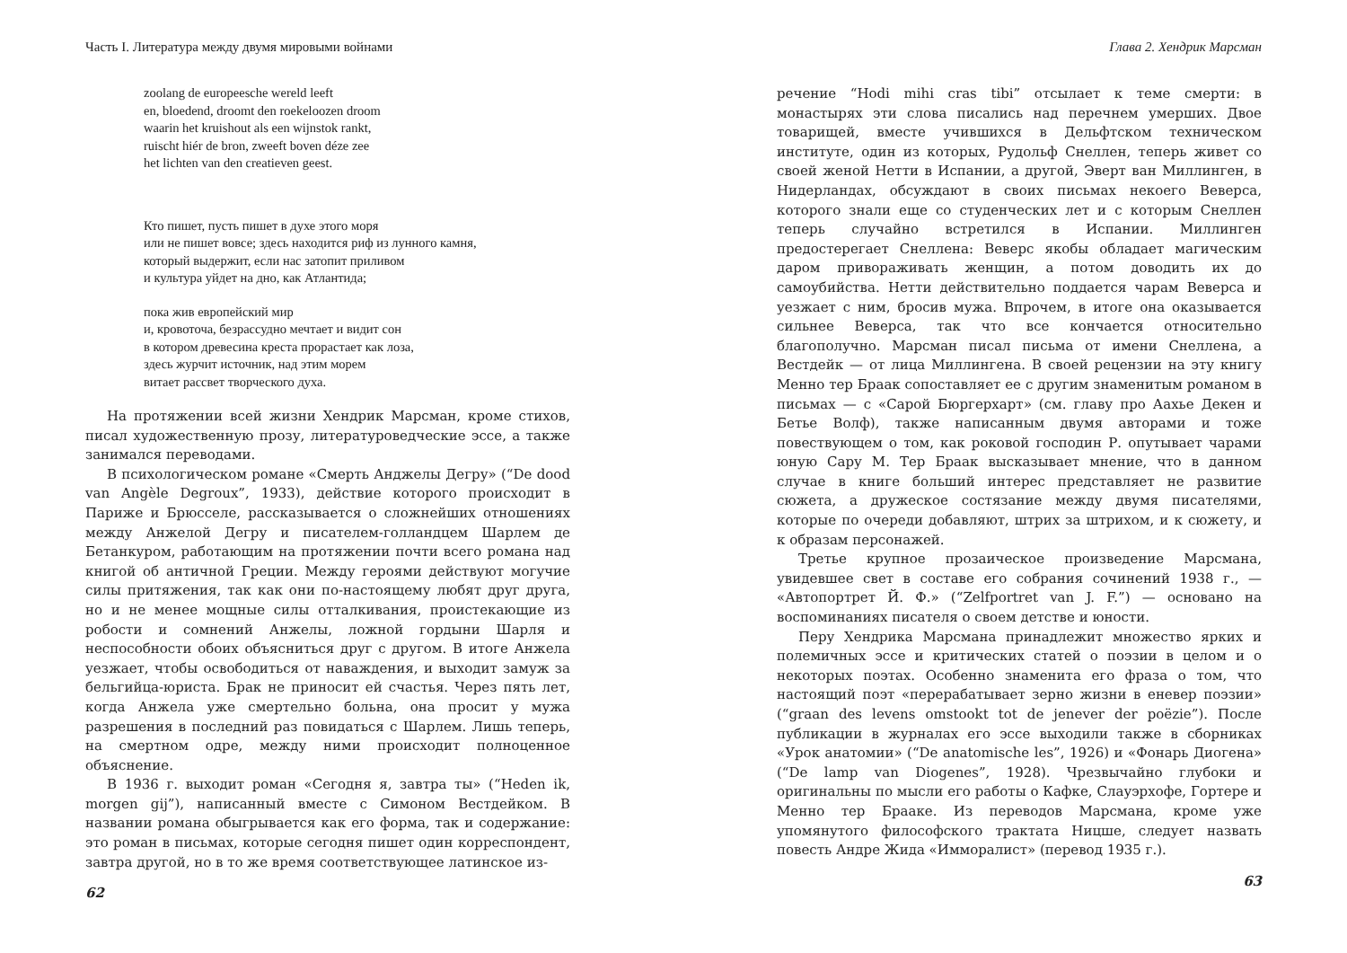Часть I. Литература между двумя мировыми войнами
zoolang de europeesche wereld leeft
en, bloedend, droomt den roekeloozen droom
waarin het kruishout als een wijnstok rankt,
ruischt hiér de bron, zweeft boven déze zee
het lichten van den creatieven geest.
Кто пишет, пусть пишет в духе этого моря
или не пишет вовсе; здесь находится риф из лунного камня,
который выдержит, если нас затопит приливом
и культура уйдет на дно, как Атлантида;
пока жив европейский мир
и, кровоточа, безрассудно мечтает и видит сон
в котором древесина креста прорастает как лоза,
здесь журчит источник, над этим морем
витает рассвет творческого духа.
На протяжении всей жизни Хендрик Марсман, кроме стихов, писал художественную прозу, литературоведческие эссе, а также занимался переводами.
В психологическом романе «Смерть Анджелы Дегру» (“De dood van Angèle Degroux”, 1933), действие которого происходит в Париже и Брюсселе, рассказывается о сложнейших отношениях между Анжелой Дегру и писателем-голландцем Шарлем де Бетанкуром, работающим на протяжении почти всего романа над книгой об античной Греции. Между героями действуют могучие силы притяжения, так как они по-настоящему любят друг друга, но и не менее мощные силы отталкивания, проистекающие из робости и сомнений Анжелы, ложной гордыни Шарля и неспособности обоих объясниться друг с другом. В итоге Анжела уезжает, чтобы освободиться от наваждения, и выходит замуж за бельгийца-юриста. Брак не приносит ей счастья. Через пять лет, когда Анжела уже смертельно больна, она просит у мужа разрешения в последний раз повидаться с Шарлем. Лишь теперь, на смертном одре, между ними происходит полноценное объяснение.
В 1936 г. выходит роман «Сегодня я, завтра ты» (“Heden ik, morgen gij”), написанный вместе с Симоном Вестдейком. В названии романа обыгрывается как его форма, так и содержание: это роман в письмах, которые сегодня пишет один корреспондент, завтра другой, но в то же время соответствующее латинское из-
62
Глава 2. Хендрик Марсман
речение “Hodi mihi cras tibi” отсылает к теме смерти: в монастырях эти слова писались над перечнем умерших. Двое товарищей, вместе учившихся в Дельфтском техническом институте, один из которых, Рудольф Снеллен, теперь живет со своей женой Нетти в Испании, а другой, Эверт ван Миллинген, в Нидерландах, обсуждают в своих письмах некоего Веверса, которого знали еще со студенческих лет и с которым Снеллен теперь случайно встретился в Испании. Миллинген предостерегает Снеллена: Веверс якобы обладает магическим даром привораживать женщин, а потом доводить их до самоубийства. Нетти действительно поддается чарам Веверса и уезжает с ним, бросив мужа. Впрочем, в итоге она оказывается сильнее Веверса, так что все кончается относительно благополучно. Марсман писал письма от имени Снеллена, а Вестдейк — от лица Миллингена. В своей рецензии на эту книгу Менно тер Браак сопоставляет ее с другим знаменитым романом в письмах — с «Сарой Бюргерхарт» (см. главу про Аахье Декен и Бетье Волф), также написанным двумя авторами и тоже повествующем о том, как роковой господин Р. опутывает чарами юную Сару М. Тер Браак высказывает мнение, что в данном случае в книге больший интерес представляет не развитие сюжета, а дружеское состязание между двумя писателями, которые по очереди добавляют, штрих за штрихом, и к сюжету, и к образам персонажей.
Третье крупное прозаическое произведение Марсмана, увидевшее свет в составе его собрания сочинений 1938 г., — «Автопортрет Й. Ф.» (“Zelfportret van J. F.”) — основано на воспоминаниях писателя о своем детстве и юности.
Перу Хендрика Марсмана принадлежит множество ярких и полемичных эссе и критических статей о поэзии в целом и о некоторых поэтах. Особенно знаменита его фраза о том, что настоящий поэт «перерабатывает зерно жизни в еневер поэзии» (“graan des levens omstookt tot de jenever der poëzie”). После публикации в журналах его эссе выходили также в сборниках «Урок анатомии» (“De anatomische les”, 1926) и «Фонарь Диогена» (“De lamp van Diogenes”, 1928). Чрезвычайно глубоки и оригинальны по мысли его работы о Кафке, Слауэрхофе, Гортере и Менно тер Брааке. Из переводов Марсмана, кроме уже упомянутого философского трактата Ницше, следует назвать повесть Андре Жида «Имморалист» (перевод 1935 г.).
63